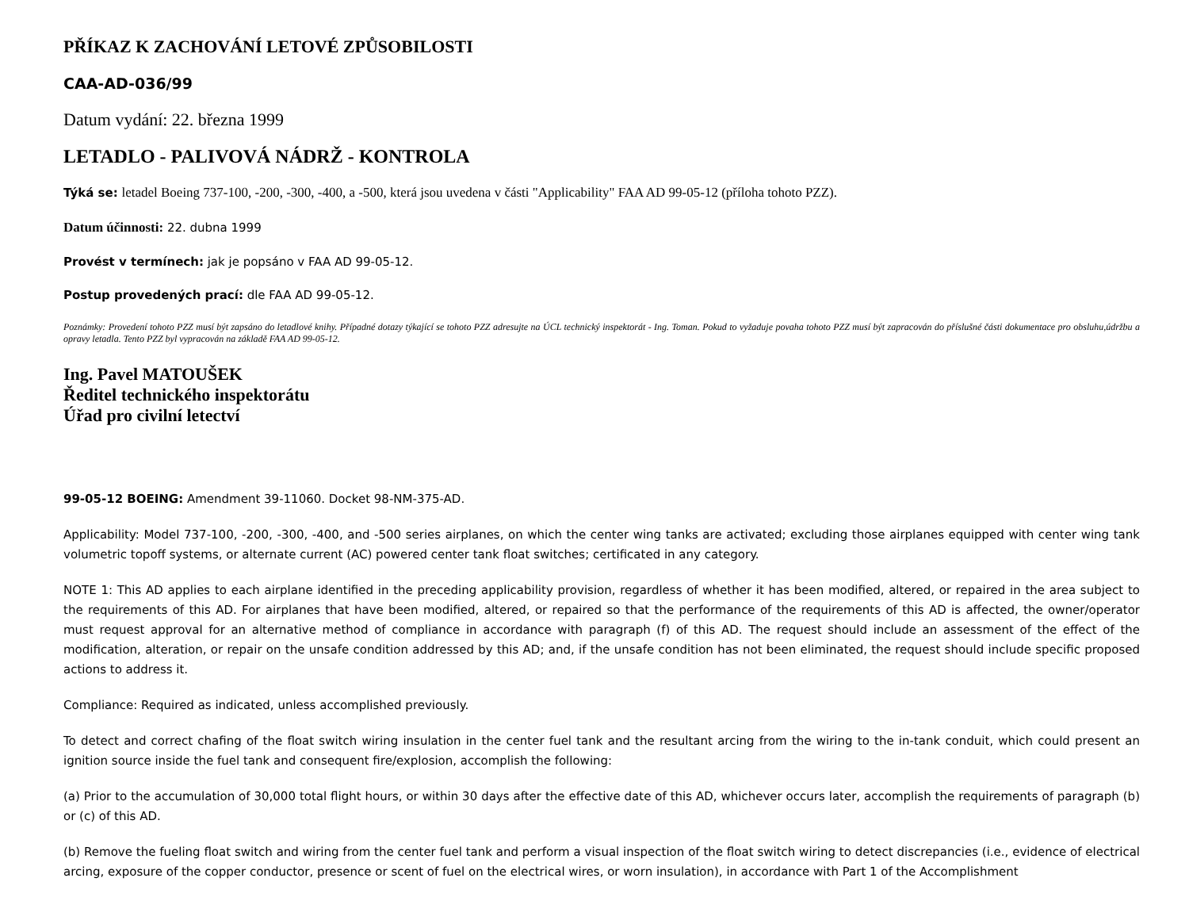PŘÍKAZ K ZACHOVÁNÍ LETOVÉ ZPŮSOBILOSTI
CAA-AD-036/99
Datum vydání: 22. března 1999
LETADLO - PALIVOVÁ NÁDRŽ - KONTROLA
Týká se: letadel Boeing 737-100, -200, -300, -400, a -500, která jsou uvedena v části "Applicability" FAA AD 99-05-12 (příloha tohoto PZZ).
Datum účinnosti: 22. dubna 1999
Provést v termínech: jak je popsáno v FAA AD 99-05-12.
Postup provedených prací: dle FAA AD 99-05-12.
Poznámky: Provedení tohoto PZZ musí být zapsáno do letadlové knihy. Případné dotazy týkající se tohoto PZZ adresujte na ÚCL technický inspektorát - Ing. Toman. Pokud to vyžaduje povaha tohoto PZZ musí být zapracován do příslušné části dokumentace pro obsluhu,údržbu a opravy letadla. Tento PZZ byl vypracován na základě FAA AD 99-05-12.
Ing. Pavel MATOUŠEK
Ředitel technického inspektorátu
Úřad pro civilní letectví
99-05-12 BOEING: Amendment 39-11060. Docket 98-NM-375-AD.
Applicability: Model 737-100, -200, -300, -400, and -500 series airplanes, on which the center wing tanks are activated; excluding those airplanes equipped with center wing tank volumetric topoff systems, or alternate current (AC) powered center tank float switches; certificated in any category.
NOTE 1: This AD applies to each airplane identified in the preceding applicability provision, regardless of whether it has been modified, altered, or repaired in the area subject to the requirements of this AD. For airplanes that have been modified, altered, or repaired so that the performance of the requirements of this AD is affected, the owner/operator must request approval for an alternative method of compliance in accordance with paragraph (f) of this AD. The request should include an assessment of the effect of the modification, alteration, or repair on the unsafe condition addressed by this AD; and, if the unsafe condition has not been eliminated, the request should include specific proposed actions to address it.
Compliance: Required as indicated, unless accomplished previously.
To detect and correct chafing of the float switch wiring insulation in the center fuel tank and the resultant arcing from the wiring to the in-tank conduit, which could present an ignition source inside the fuel tank and consequent fire/explosion, accomplish the following:
(a) Prior to the accumulation of 30,000 total flight hours, or within 30 days after the effective date of this AD, whichever occurs later, accomplish the requirements of paragraph (b) or (c) of this AD.
(b) Remove the fueling float switch and wiring from the center fuel tank and perform a visual inspection of the float switch wiring to detect discrepancies (i.e., evidence of electrical arcing, exposure of the copper conductor, presence or scent of fuel on the electrical wires, or worn insulation), in accordance with Part 1 of the Accomplishment